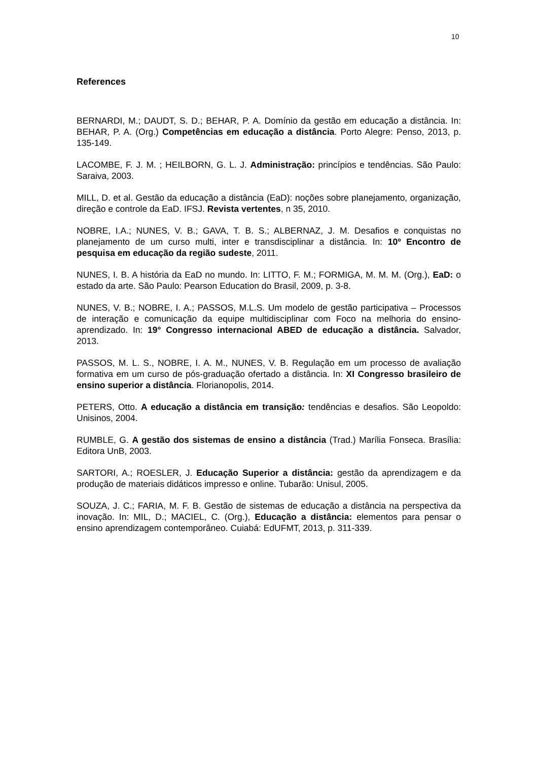10
References
BERNARDI, M.; DAUDT, S. D.; BEHAR, P. A. Domínio da gestão em educação a distância. In: BEHAR, P. A. (Org.) Competências em educação a distância. Porto Alegre: Penso, 2013, p. 135-149.
LACOMBE, F. J. M. ; HEILBORN, G. L. J. Administração: princípios e tendências. São Paulo: Saraiva, 2003.
MILL, D. et al. Gestão da educação a distância (EaD): noções sobre planejamento, organização, direção e controle da EaD. IFSJ. Revista vertentes, n 35, 2010.
NOBRE, I.A.; NUNES, V. B.; GAVA, T. B. S.; ALBERNAZ, J. M. Desafios e conquistas no planejamento de um curso multi, inter e transdisciplinar a distância. In: 10º Encontro de pesquisa em educação da região sudeste, 2011.
NUNES, I. B. A história da EaD no mundo. In: LITTO, F. M.; FORMIGA, M. M. M. (Org.), EaD: o estado da arte. São Paulo: Pearson Education do Brasil, 2009, p. 3-8.
NUNES, V. B.; NOBRE, I. A.; PASSOS, M.L.S. Um modelo de gestão participativa – Processos de interação e comunicação da equipe multidisciplinar com Foco na melhoria do ensino-aprendizado. In: 19° Congresso internacional ABED de educação a distância. Salvador, 2013.
PASSOS, M. L. S., NOBRE, I. A. M., NUNES, V. B. Regulação em um processo de avaliação formativa em um curso de pós-graduação ofertado a distância. In: XI Congresso brasileiro de ensino superior a distância. Florianopolis, 2014.
PETERS, Otto. A educação a distância em transição: tendências e desafios. São Leopoldo: Unisinos, 2004.
RUMBLE, G. A gestão dos sistemas de ensino a distância (Trad.) Marília Fonseca. Brasília: Editora UnB, 2003.
SARTORI, A.; ROESLER, J. Educação Superior a distância: gestão da aprendizagem e da produção de materiais didáticos impresso e online. Tubarão: Unisul, 2005.
SOUZA, J. C.; FARIA, M. F. B. Gestão de sistemas de educação a distância na perspectiva da inovação. In: MIL, D.; MACIEL, C. (Org.), Educação a distância: elementos para pensar o ensino aprendizagem contemporâneo. Cuiabá: EdUFMT, 2013, p. 311-339.